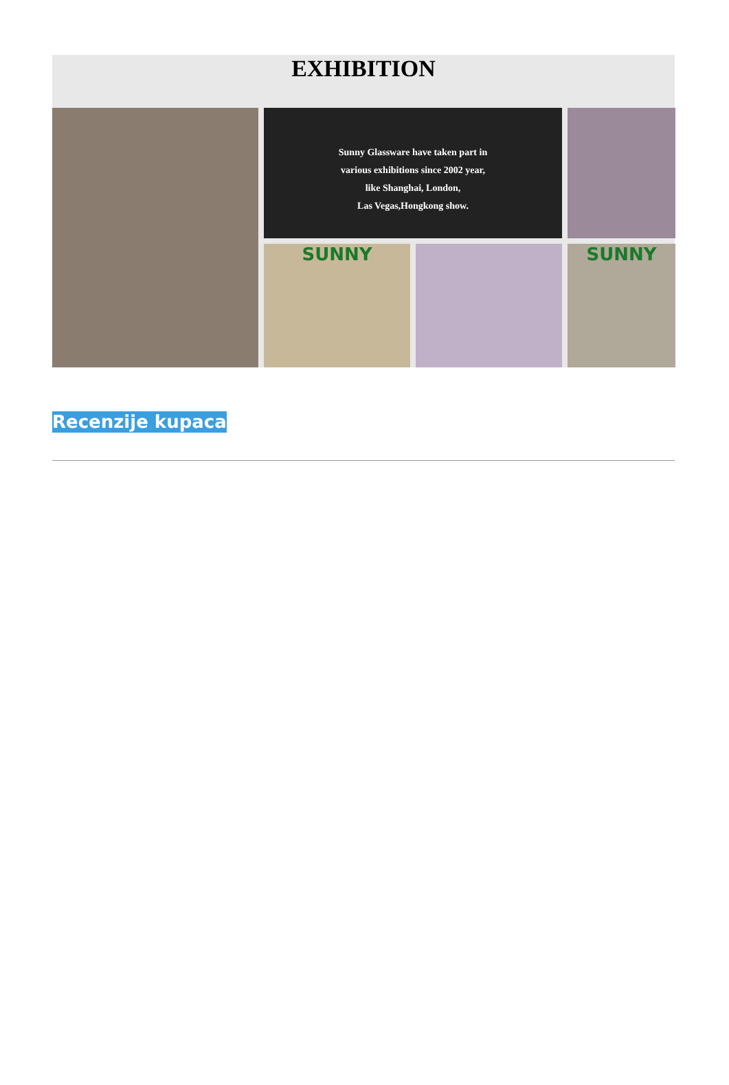EXHIBITION
Sunny Glassware have taken part in
various exhibitions since 2002 year,
like Shanghai, London,
Las Vegas,Hongkong show.
SUNNY
SUNNY
Recenzije kupaca